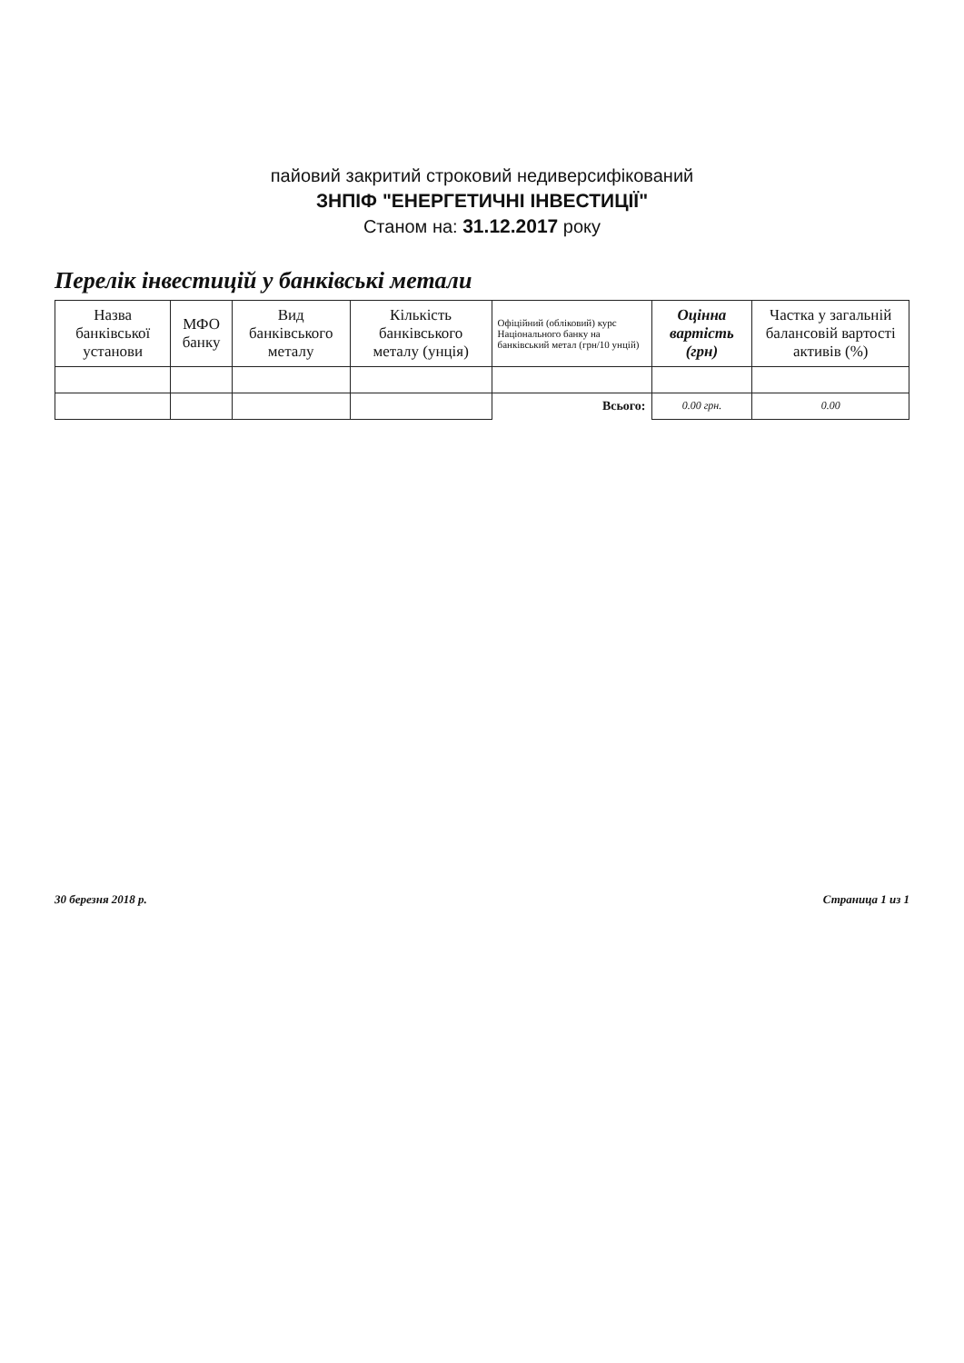пайовий закритий строковий недиверсифікований
ЗНПІФ "ЕНЕРГЕТИЧНІ ІНВЕСТИЦІЇ"
Станом на: 31.12.2017 року
Перелік інвестицій у банківські метали
| Назва банківської установи | МФО банку | Вид банківського металу | Кількість банківського металу (унція) | Офіційний (обліковий) курс Національного банку на банківський метал (грн/10 унцій) | Оцінна вартість (грн) | Частка у загальній балансовій вартості активів (%) |
| --- | --- | --- | --- | --- | --- | --- |
| | | | | Всього: | 0.00 грн. | 0.00 |
30 березня 2018 р. Страница 1 из 1